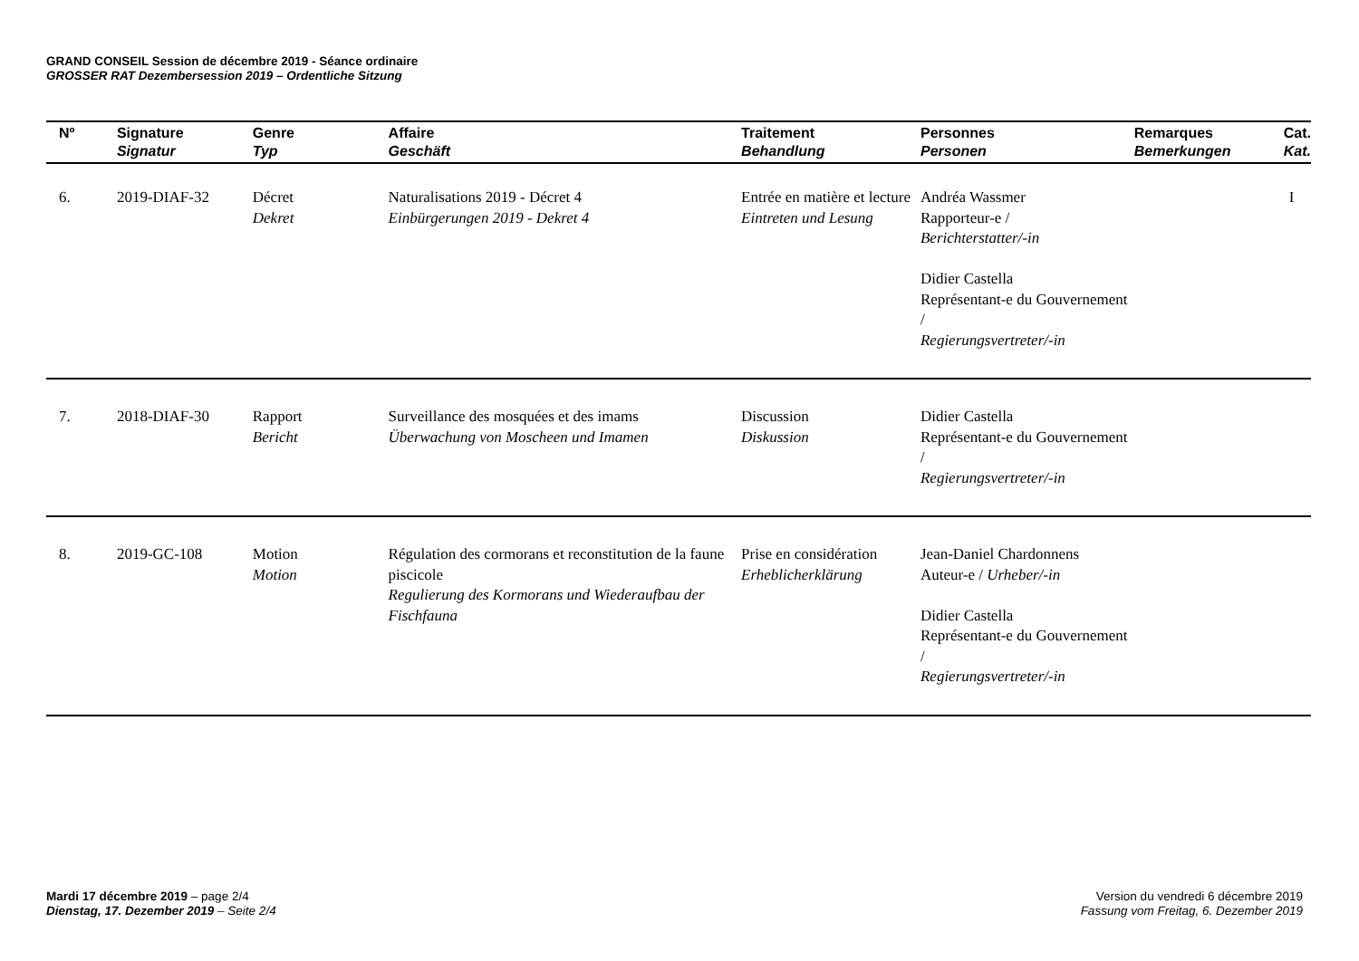GRAND CONSEIL Session de décembre 2019 - Séance ordinaire
GROSSER RAT Dezembersession 2019 – Ordentliche Sitzung
| Nº | Signature Signatur | Genre Typ | Affaire Geschäft | Traitement Behandlung | Personnes Personen | Remarques Bemerkungen | Cat. Kat. |
| --- | --- | --- | --- | --- | --- | --- | --- |
| 6. | 2019-DIAF-32 | Décret Dekret | Naturalisations 2019 - Décret 4 Einbürgerungen 2019 - Dekret 4 | Entrée en matière et lecture Eintreten und Lesung | Andréa Wassmer Rapporteur-e / Berichterstatter/-in Didier Castella Représentant-e du Gouvernement / Regierungsvertreter/-in | | I |
| 7. | 2018-DIAF-30 | Rapport Bericht | Surveillance des mosquées et des imams Überwachung von Moscheen und Imamen | Discussion Diskussion | Didier Castella Représentant-e du Gouvernement / Regierungsvertreter/-in | | |
| 8. | 2019-GC-108 | Motion Motion | Régulation des cormorans et reconstitution de la faune piscicole Regulierung des Kormorans und Wiederaufbau der Fischfauna | Prise en considération Erheblicherklärung | Jean-Daniel Chardonnens Auteur-e / Urheber/-in Didier Castella Représentant-e du Gouvernement / Regierungsvertreter/-in | | |
Mardi 17 décembre 2019 – page 2/4
Dienstag, 17. Dezember 2019 – Seite 2/4
Version du vendredi 6 décembre 2019
Fassung vom Freitag, 6. Dezember 2019